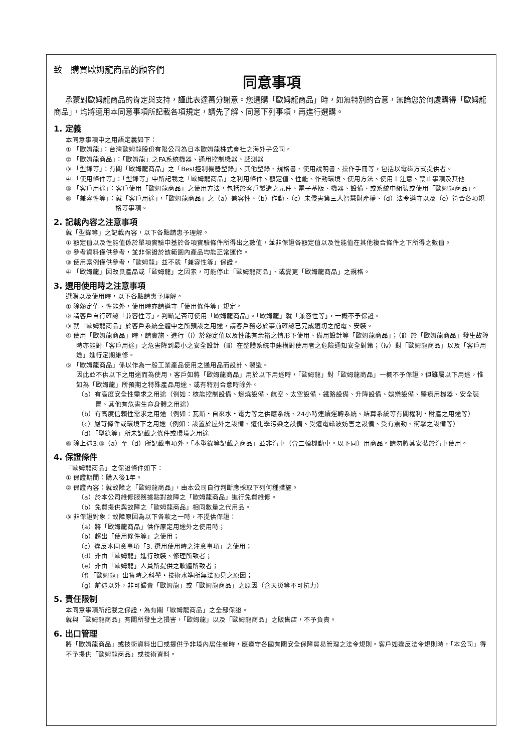致　購買歐姆龍商品的顧客們
同意事項
承蒙對歐姆龍商品的肯定與支持，謹此表達萬分謝意。您選購「歐姆龍商品」時，如無特別的合意，無論您於何處購得「歐姆龍商品」，均將適用本同意事項所記載各項規定，請先了解、同意下列事項，再進行選購。
1. 定義
本同意事項中之用語定義如下：
① 「歐姆龍」：台灣歐姆龍股份有限公司為日本歐姆龍株式會社之海外子公司。
② 「歐姆龍商品」：「歐姆龍」之FA系統機器、通用控制機器、感測器
③ 「型錄等」：有關「歐姆龍商品」之「Best控制機器型錄」、其他型錄、規格書、使用說明書、操作手冊等，包括以電磁方式提供者。
④ 「使用條件等」：「型錄等」中所記載之「歐姆龍商品」之利用條件、額定值、性能、作動環境、使用方法、使用上注意、禁止事項及其他
⑤ 「客戶用途」：客戶使用「歐姆龍商品」之使用方法，包括於客戶製造之元件、電子基版、機器、設備、或系統中組裝或使用「歐姆龍商品」。
⑥ 「兼容性等」：就「客戶用途」，「歐姆龍商品」之（a）兼容性、（b）作動、（c）未侵害第三人智慧財產權、（d）法令遵守以及（e）符合各項規格等事項。
2. 記載內容之注意事項
就「型錄等」之記載內容，以下各點請惠予理解。
① 額定值以及性能值係於單項實驗中基於各項實驗條件所得出之數值，並非保證各額定值以及性能值在其他複合條件之下所得之數值。
② 參考資料僅供參考，並非保證於該範圍內產品均能正常運作。
③ 使用案例僅供參考，「歐姆龍」並不就「兼容性等」保證。
④ 「歐姆龍」因改良產品或「歐姆龍」之因素，可能停止「歐姆龍商品」、或變更「歐姆龍商品」之規格。
3. 選用使用時之注意事項
選購以及使用時，以下各點請惠予理解。
① 除額定值、性能外，使用時亦請遵守「使用條件等」規定。
② 請客戶自行確認「兼容性等」，判斷是否可使用「歐姆龍商品」。「歐姆龍」就「兼容性等」，一概不予保證。
③ 就「歐姆龍商品」於客戶系統全體中之所預設之用途，請客戶務必於事前確認已完成適切之配電、安裝。
④ 使用「歐姆龍商品」時，請實施、進行（ⅰ）於額定值以及性能有余裕之情形下使用、備用設計等「歐姆龍商品」；（ⅱ）於「歐姆龍商品」發生故障時亦能對「客戶用途」之危害降到最小之安全設計（ⅲ）在整體系統中建構對使用者之危險通知安全對策；（ⅳ）對「歐姆龍商品」以及「客戶用途」進行定期維修。
⑤ 「歐姆龍商品」係以作為一般工業產品使用之通用品而設計、製造。
因此並不供以下之用途而為使用，客戶如將「歐姆龍商品」用於以下用途時，「歐姆龍」對「歐姆龍商品」一概不予保證。但雖屬以下用途，惟如為「歐姆龍」所預期之特殊產品用途、或有特別合意時除外。
（a）有高度安全性需求之用途（例如：核能控制設備、燃燒設備、航空、太空設備、鐵路設備、升降設備、娛樂設備、醫療用機器、安全裝置、其他有危害生命身體之用途）
（b）有高度信賴性需求之用途（例如：瓦斯・自來水・電力等之供應系統、24小時連續運轉系統、結算系統等有關權利・財產之用途等）
（c）嚴苛條件或環境下之用途（例如：設置於屋外之設備、遭化學污染之設備、受遭電磁波妨害之設備、受有震動、衝擊之設備等）
（d）「型錄等」所未記載之條件或環境之用途
⑥ 除上述3.⑤（a）至（d）所記載事項外，「本型錄等記載之商品」並非汽車（含二輪機動車。以下同）用商品。請勿將其安裝於汽車使用。
4. 保證條件
「歐姆龍商品」之保證條件如下：
① 保證期間：購入後1年。
② 保證內容：就故障之「歐姆龍商品」，由本公司自行判斷應採取下列何種措施。
（a）於本公司維修服務據點對故障之「歐姆龍商品」進行免費維修。
（b）免費提供與故障之「歐姆龍商品」相同數量之代用品。
③ 非保證對象：故障原因為以下各款之一時，不提供保證：
（a）將「歐姆龍商品」供作原定用途外之使用時；
（b）超出「使用條件等」之使用；
（c）違反本同意事項「3. 選用使用時之注意事項」之使用；
（d）非由「歐姆龍」進行改裝、修理所致者；
（e）非由「歐姆龍」人員所提供之軟體所致者；
（f）「歐姆龍」出貨時之科學・技術水準所無法預見之原因；
（g）前述以外，非可歸責「歐姆龍」或「歐姆龍商品」之原因（含天災等不可抗力）
5. 責任限制
本同意事項所記載之保證，為有關「歐姆龍商品」之全部保證。
就與「歐姆龍商品」有關所發生之損害，「歐姆龍」以及「歐姆龍商品」之販售店，不予負責。
6. 出口管理
將「歐姆龍商品」或技術資料出口或提供予非境內居住者時，應遵守各國有關安全保障貿易管理之法令規則。客戶如違反法令規則時，「本公司」得不予提供「歐姆龍商品」或技術資料。